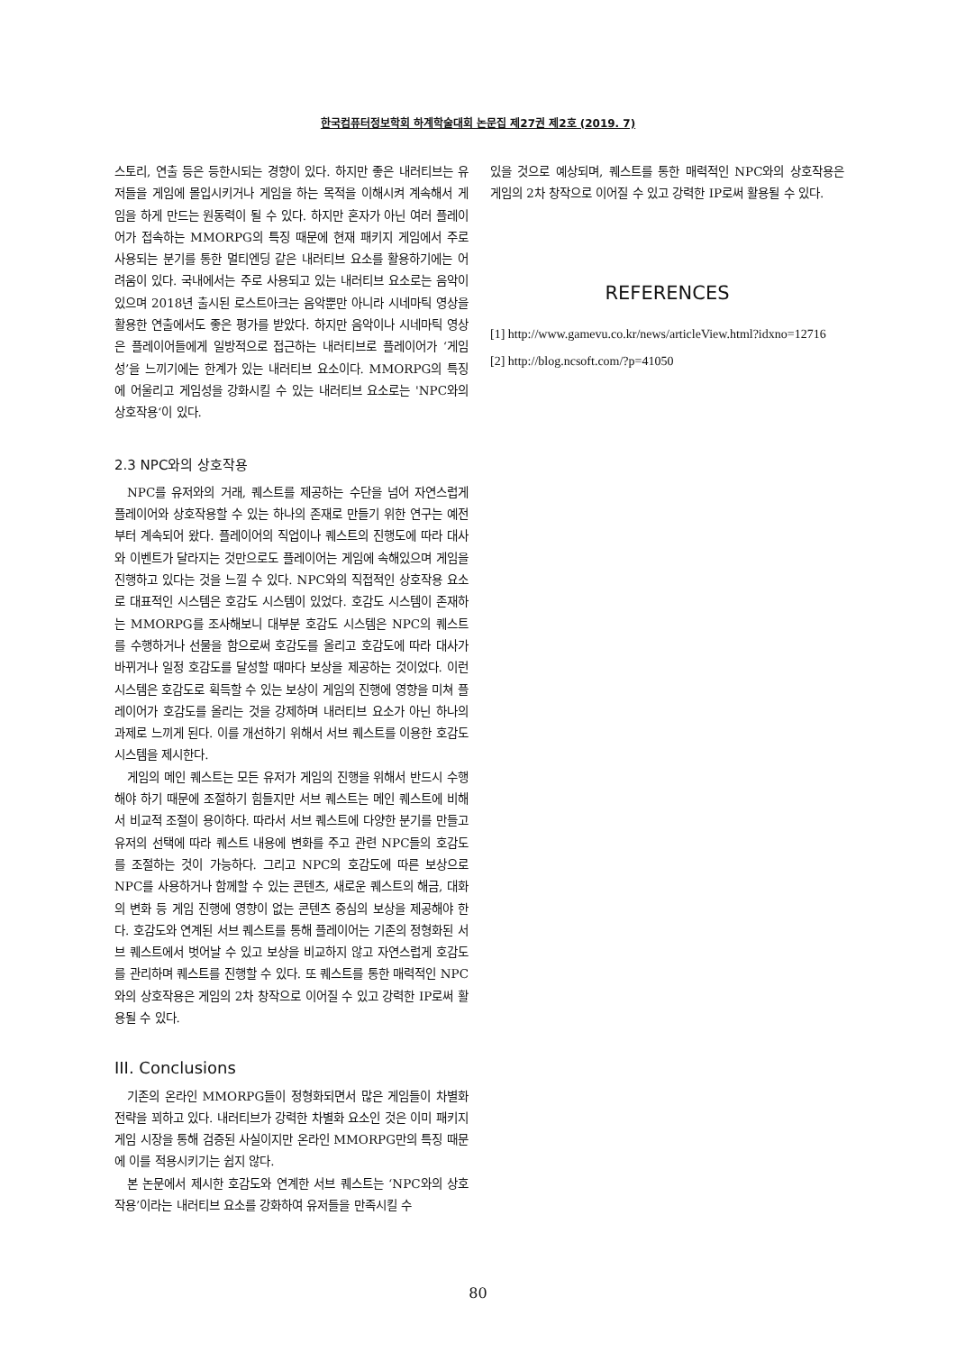한국컴퓨터정보학회 하계학술대회 논문집 제27권 제2호 (2019. 7)
스토리, 연출 등은 등한시되는 경향이 있다. 하지만 좋은 내러티브는 유저들을 게임에 몰입시키거나 게임을 하는 목적을 이해시켜 계속해서 게임을 하게 만드는 원동력이 될 수 있다. 하지만 혼자가 아닌 여러 플레이어가 접속하는 MMORPG의 특징 때문에 현재 패키지 게임에서 주로 사용되는 분기를 통한 멀티엔딩 같은 내러티브 요소를 활용하기에는 어려움이 있다. 국내에서는 주로 사용되고 있는 내러티브 요소로는 음악이 있으며 2018년 출시된 로스트아크는 음악뿐만 아니라 시네마틱 영상을 활용한 연출에서도 좋은 평가를 받았다. 하지만 음악이나 시네마틱 영상은 플레이어들에게 일방적으로 접근하는 내러티브로 플레이어가 ‘게임성’을 느끼기에는 한계가 있는 내러티브 요소이다. MMORPG의 특징에 어울리고 게임성을 강화시킬 수 있는 내러티브 요소로는 'NPC와의 상호작용‘이 있다.
2.3 NPC와의 상호작용
NPC를 유저와의 거래, 퀘스트를 제공하는 수단을 넘어 자연스럽게 플레이어와 상호작용할 수 있는 하나의 존재로 만들기 위한 연구는 예전부터 계속되어 왔다. 플레이어의 직업이나 퀘스트의 진행도에 따라 대사와 이벤트가 달라지는 것만으로도 플레이어는 게임에 속해있으며 게임을 진행하고 있다는 것을 느낄 수 있다. NPC와의 직접적인 상호작용 요소로 대표적인 시스템은 호감도 시스템이 있었다. 호감도 시스템이 존재하는 MMORPG를 조사해보니 대부분 호감도 시스템은 NPC의 퀘스트를 수행하거나 선물을 함으로써 호감도를 올리고 호감도에 따라 대사가 바뀌거나 일정 호감도를 달성할 때마다 보상을 제공하는 것이었다. 이런 시스템은 호감도로 획득할 수 있는 보상이 게임의 진행에 영향을 미쳐 플레이어가 호감도를 올리는 것을 강제하며 내러티브 요소가 아닌 하나의 과제로 느끼게 된다. 이를 개선하기 위해서 서브 퀘스트를 이용한 호감도 시스템을 제시한다.
게임의 메인 퀘스트는 모든 유저가 게임의 진행을 위해서 반드시 수행해야 하기 때문에 조절하기 힘들지만 서브 퀘스트는 메인 퀘스트에 비해서 비교적 조절이 용이하다. 따라서 서브 퀘스트에 다양한 분기를 만들고 유저의 선택에 따라 퀘스트 내용에 변화를 주고 관련 NPC들의 호감도를 조절하는 것이 가능하다. 그리고 NPC의 호감도에 따른 보상으로 NPC를 사용하거나 함께할 수 있는 콘텐츠, 새로운 퀘스트의 해금, 대화의 변화 등 게임 진행에 영향이 없는 콘텐츠 중심의 보상을 제공해야 한다. 호감도와 연계된 서브 퀘스트를 통해 플레이어는 기존의 정형화된 서브 퀘스트에서 벗어날 수 있고 보상을 비교하지 않고 자연스럽게 호감도를 관리하며 퀘스트를 진행할 수 있다. 또 퀘스트를 통한 매력적인 NPC와의 상호작용은 게임의 2차 창작으로 이어질 수 있고 강력한 IP로써 활용될 수 있다.
III. Conclusions
기존의 온라인 MMORPG들이 정형화되면서 많은 게임들이 차별화 전략을 꾀하고 있다. 내러티브가 강력한 차별화 요소인 것은 이미 패키지 게임 시장을 통해 검증된 사실이지만 온라인 MMORPG만의 특징 때문에 이를 적용시키기는 쉽지 않다.
본 논문에서 제시한 호감도와 연계한 서브 퀘스트는 ‘NPC와의 상호작용’이라는 내러티브 요소를 강화하여 유저들을 만족시킬 수
있을 것으로 예상되며, 퀘스트를 통한 매력적인 NPC와의 상호작용은 게임의 2차 창작으로 이어질 수 있고 강력한 IP로써 활용될 수 있다.
REFERENCES
[1] http://www.gamevu.co.kr/news/articleView.html?idxno=12716
[2] http://blog.ncsoft.com/?p=41050
80